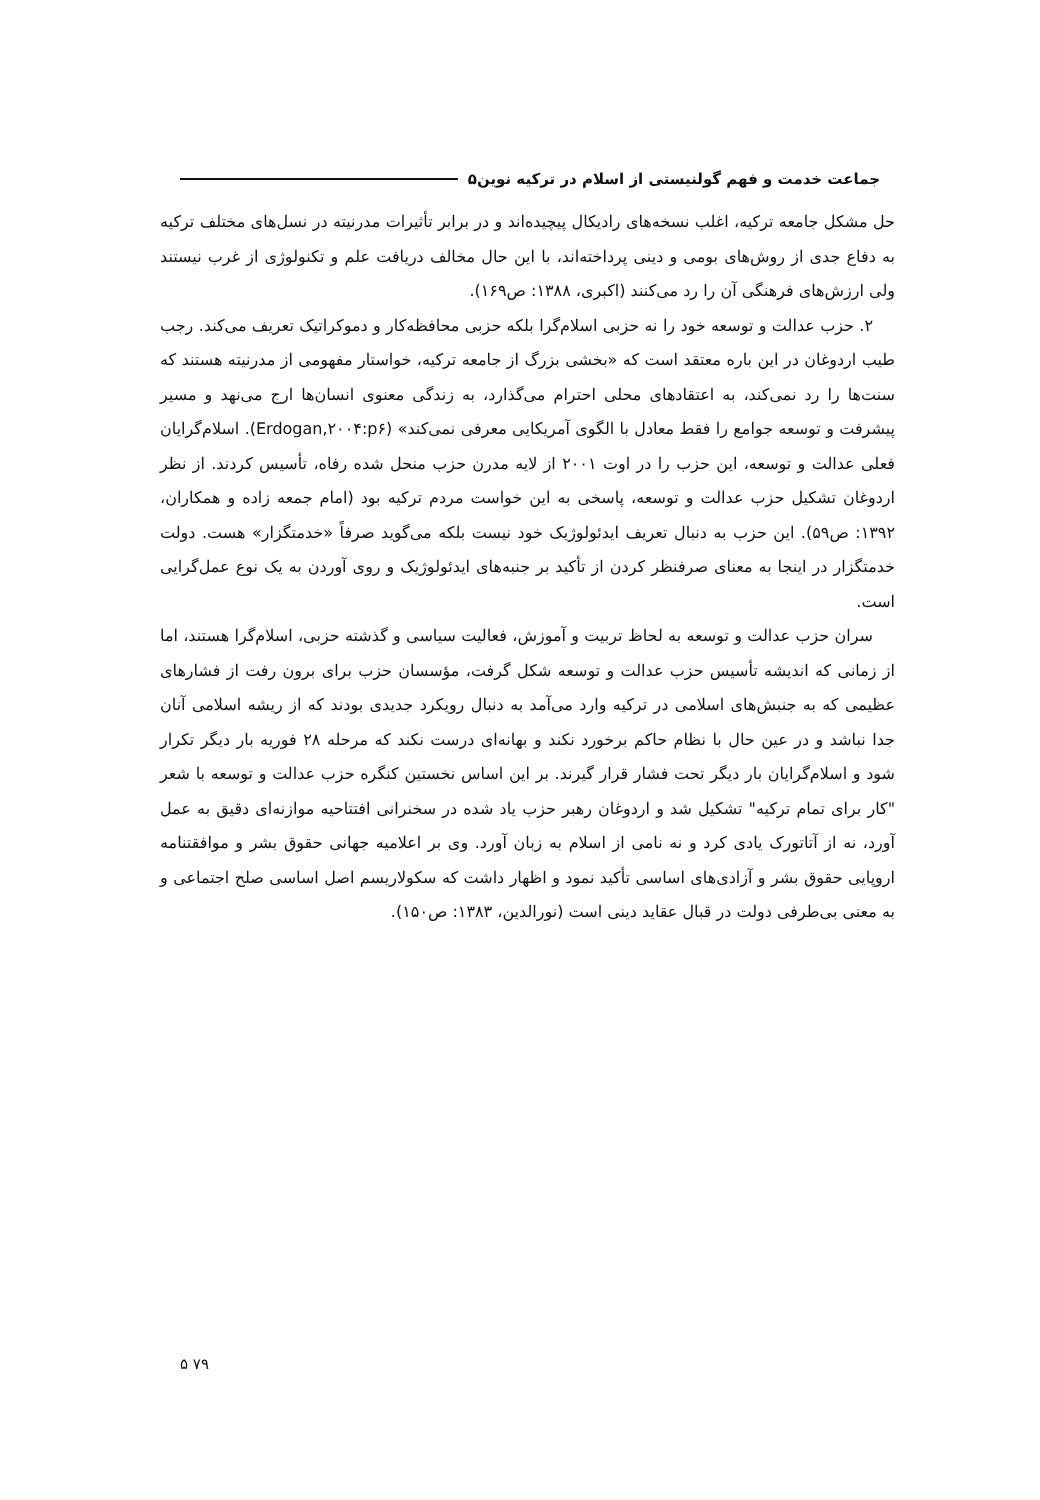جماعت خدمت و فهم گولنیستی از اسلام در ترکیه نوین۵
حل مشکل جامعه ترکیه، اغلب نسخه‌های رادیکال پیچیده‌اند و در برابر تأثیرات مدرنیته در نسل‌های مختلف ترکیه به دفاع جدی از روش‌های بومی و دینی پرداخته‌اند، با این حال مخالف دریافت علم و تکنولوژی از غرب نیستند ولی ارزش‌های فرهنگی آن را رد می‌کنند (اکبری، ۱۳۸۸: ص۱۶۹).
۲. حزب عدالت و توسعه خود را نه حزبی اسلام‌گرا بلکه حزبی محافظه‌کار و دموکراتیک تعریف می‌کند. رجب طیب اردوغان در این باره معتقد است که «بخشی بزرگ از جامعه ترکیه، خواستار مفهومی از مدرنیته هستند که سنت‌ها را رد نمی‌کند، به اعتقادهای محلی احترام می‌گذارد، به زندگی معنوی انسان‌ها ارج می‌نهد و مسیر پیشرفت و توسعه جوامع را فقط معادل با الگوی آمریکایی معرفی نمی‌کند» (Erdogan,۲۰۰۴:p۶). اسلام‌گرایان فعلی عدالت و توسعه، این حزب را در اوت ۲۰۰۱ از لایه مدرن حزب منحل شده رفاه، تأسیس کردند. از نظر اردوغان تشکیل حزب عدالت و توسعه، پاسخی به این خواست مردم ترکیه بود (امام جمعه زاده و همکاران، ۱۳۹۲: ص۵۹). این حزب به دنبال تعریف ایدئولوژیک خود نیست بلکه می‌گوید صرفاً «خدمتگزار» هست. دولت خدمتگزار در اینجا به معنای صرفنظر کردن از تأکید بر جنبه‌های ایدئولوژیک و روی آوردن به یک نوع عمل‌گرایی است.
سران حزب عدالت و توسعه به لحاظ تربیت و آموزش، فعالیت سیاسی و گذشته حزبی، اسلام‌گرا هستند، اما از زمانی که اندیشه تأسیس حزب عدالت و توسعه شکل گرفت، مؤسسان حزب برای برون رفت از فشارهای عظیمی که به جنبش‌های اسلامی در ترکیه وارد می‌آمد به دنبال رویکرد جدیدی بودند که از ریشه اسلامی آنان جدا نباشد و در عین حال با نظام حاکم برخورد نکند و بهانه‌ای درست نکند که مرحله ۲۸ فوریه بار دیگر تکرار شود و اسلام‌گرایان بار دیگر تحت فشار قرار گیرند. بر این اساس نخستین کنگره حزب عدالت و توسعه با شعر "کار برای تمام ترکیه" تشکیل شد و اردوغان رهبر حزب یاد شده در سخنرانی افتتاحیه موازنه‌ای دقیق به عمل آورد، نه از آتاتورک یادی کرد و نه نامی از اسلام به زبان آورد. وی بر اعلامیه جهانی حقوق بشر و موافقتنامه اروپایی حقوق بشر و آزادی‌های اساسی تأکید نمود و اظهار داشت که سکولاریسم اصل اساسی صلح اجتماعی و به معنی بی‌طرفی دولت در قبال عقاید دینی است (نورالدین، ۱۳۸۳: ص۱۵۰).
۵ ۷۹